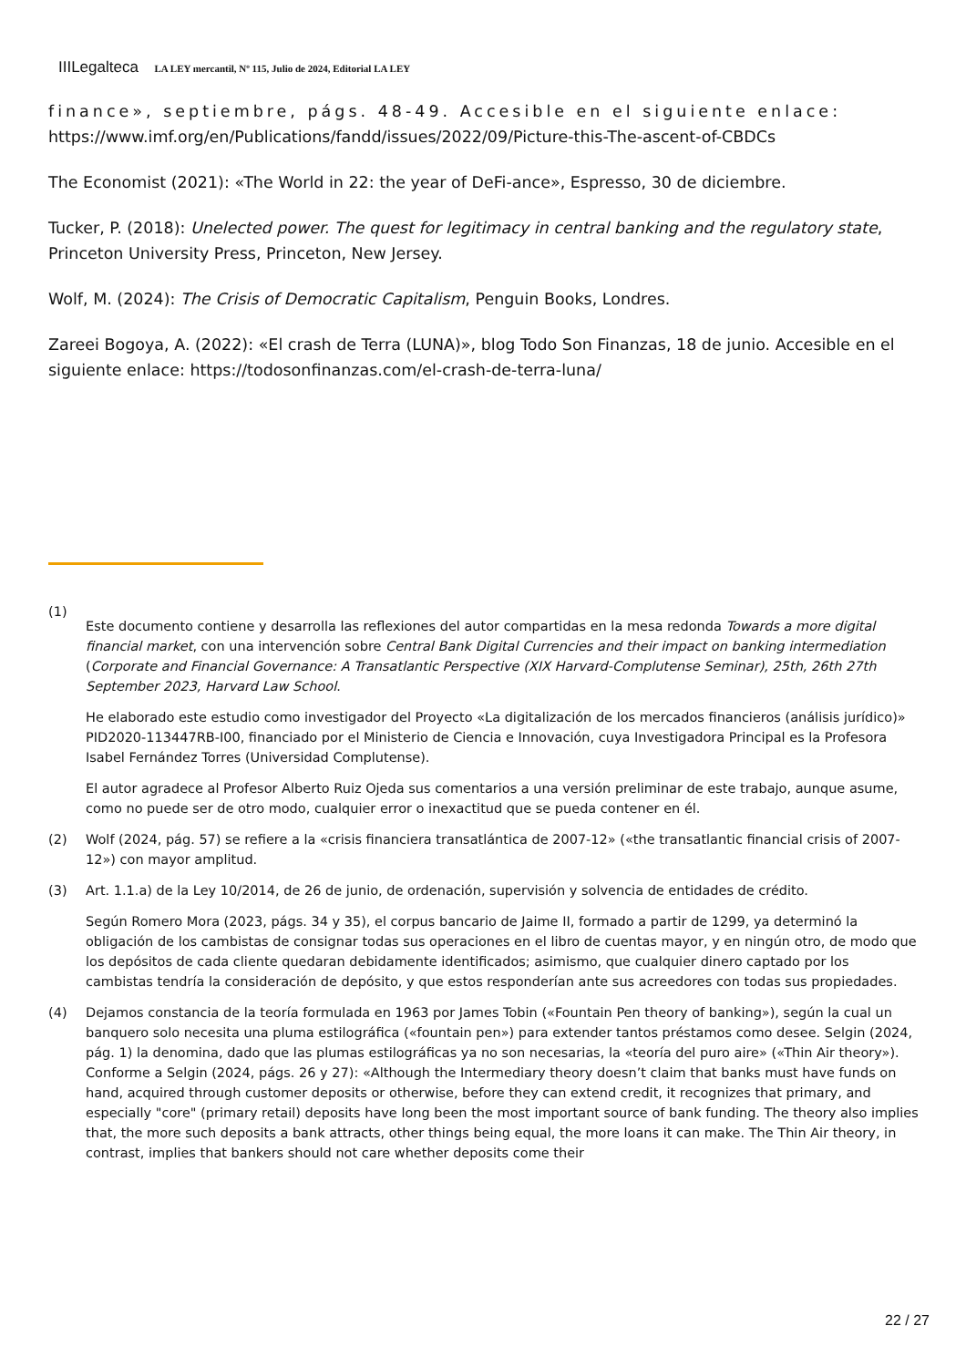IIILegalteca LA LEY mercantil, Nº 115, Julio de 2024, Editorial LA LEY
finance», septiembre, págs. 48-49. Accesible en el siguiente enlace: https://www.imf.org/en/Publications/fandd/issues/2022/09/Picture-this-The-ascent-of-CBDCs
The Economist (2021): «The World in 22: the year of DeFi-ance», Espresso, 30 de diciembre.
Tucker, P. (2018): Unelected power. The quest for legitimacy in central banking and the regulatory state, Princeton University Press, Princeton, New Jersey.
Wolf, M. (2024): The Crisis of Democratic Capitalism, Penguin Books, Londres.
Zareei Bogoya, A. (2022): «El crash de Terra (LUNA)», blog Todo Son Finanzas, 18 de junio. Accesible en el siguiente enlace: https://todosonfinanzas.com/el-crash-de-terra-luna/
(1)
Este documento contiene y desarrolla las reflexiones del autor compartidas en la mesa redonda Towards a more digital financial market, con una intervención sobre Central Bank Digital Currencies and their impact on banking intermediation (Corporate and Financial Governance: A Transatlantic Perspective (XIX Harvard-Complutense Seminar), 25th, 26th 27th September 2023, Harvard Law School.
He elaborado este estudio como investigador del Proyecto «La digitalización de los mercados financieros (análisis jurídico)» PID2020-113447RB-I00, financiado por el Ministerio de Ciencia e Innovación, cuya Investigadora Principal es la Profesora Isabel Fernández Torres (Universidad Complutense).
El autor agradece al Profesor Alberto Ruiz Ojeda sus comentarios a una versión preliminar de este trabajo, aunque asume, como no puede ser de otro modo, cualquier error o inexactitud que se pueda contener en él.
(2) Wolf (2024, pág. 57) se refiere a la «crisis financiera transatlántica de 2007-12» («the transatlantic financial crisis of 2007-12») con mayor amplitud.
(3) Art. 1.1.a) de la Ley 10/2014, de 26 de junio, de ordenación, supervisión y solvencia de entidades de crédito.
Según Romero Mora (2023, págs. 34 y 35), el corpus bancario de Jaime II, formado a partir de 1299, ya determinó la obligación de los cambistas de consignar todas sus operaciones en el libro de cuentas mayor, y en ningún otro, de modo que los depósitos de cada cliente quedaran debidamente identificados; asimismo, que cualquier dinero captado por los cambistas tendría la consideración de depósito, y que estos responderían ante sus acreedores con todas sus propiedades.
(4) Dejamos constancia de la teoría formulada en 1963 por James Tobin («Fountain Pen theory of banking»), según la cual un banquero solo necesita una pluma estilográfica («fountain pen») para extender tantos préstamos como desee. Selgin (2024, pág. 1) la denomina, dado que las plumas estilográficas ya no son necesarias, la «teoría del puro aire» («Thin Air theory»). Conforme a Selgin (2024, págs. 26 y 27): «Although the Intermediary theory doesn’t claim that banks must have funds on hand, acquired through customer deposits or otherwise, before they can extend credit, it recognizes that primary, and especially "core" (primary retail) deposits have long been the most important source of bank funding. The theory also implies that, the more such deposits a bank attracts, other things being equal, the more loans it can make. The Thin Air theory, in contrast, implies that bankers should not care whether deposits come their
22 / 27